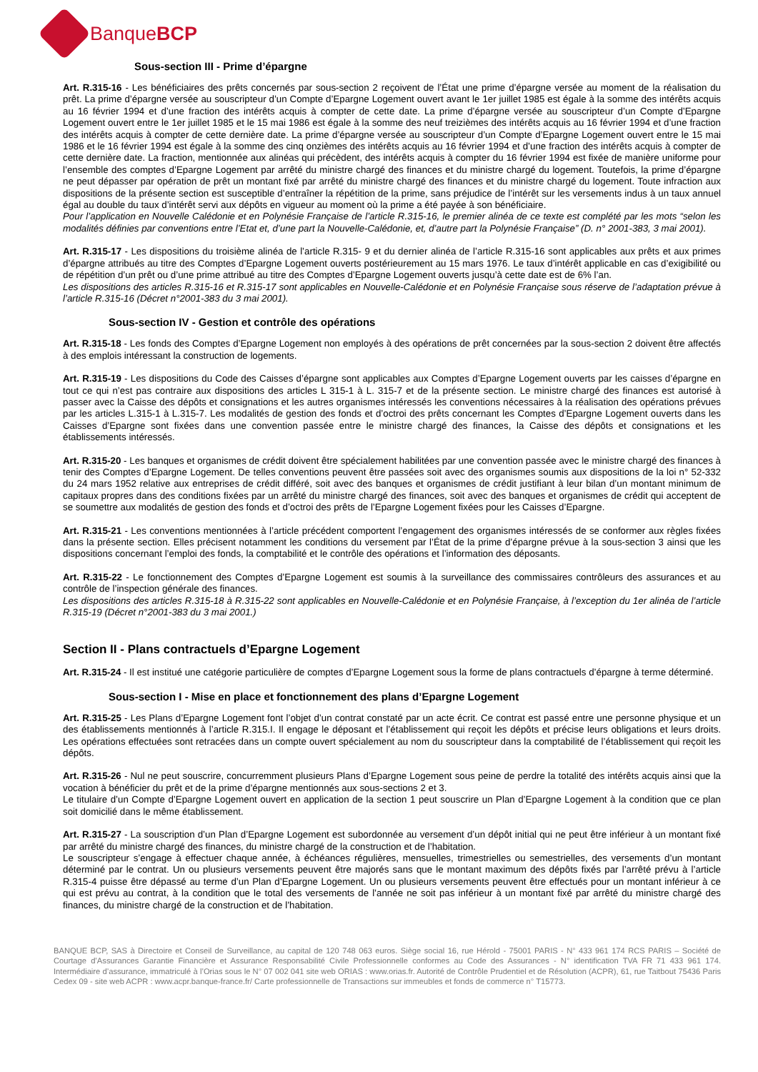BanqueBCP
Sous-section III - Prime d’épargne
Art. R.315-16 - Les bénéficiaires des prêts concernés par sous-section 2 reçoivent de l’État une prime d’épargne versée au moment de la réalisation du prêt. La prime d’épargne versée au souscripteur d’un Compte d’Epargne Logement ouvert avant le 1er juillet 1985 est égale à la somme des intérêts acquis au 16 février 1994 et d’une fraction des intérêts acquis à compter de cette date. La prime d’épargne versée au souscripteur d’un Compte d’Epargne Logement ouvert entre le 1er juillet 1985 et le 15 mai 1986 est égale à la somme des neuf treizièmes des intérêts acquis au 16 février 1994 et d’une fraction des intérêts acquis à compter de cette dernière date. La prime d’épargne versée au souscripteur d’un Compte d’Epargne Logement ouvert entre le 15 mai 1986 et le 16 février 1994 est égale à la somme des cinq onzièmes des intérêts acquis au 16 février 1994 et d’une fraction des intérêts acquis à compter de cette dernière date. La fraction, mentionnée aux alinéas qui précèdent, des intérêts acquis à compter du 16 février 1994 est fixée de manière uniforme pour l’ensemble des comptes d’Epargne Logement par arrêté du ministre chargé des finances et du ministre chargé du logement. Toutefois, la prime d’épargne ne peut dépasser par opération de prêt un montant fixé par arrêté du ministre chargé des finances et du ministre chargé du logement. Toute infraction aux dispositions de la présente section est susceptible d’entraîner la répétition de la prime, sans préjudice de l’intérêt sur les versements indus à un taux annuel égal au double du taux d’intérêt servi aux dépôts en vigueur au moment où la prime a été payée à son bénéficiaire.
Pour l’application en Nouvelle Calédonie et en Polynésie Française de l’article R.315-16, le premier alinéa de ce texte est complété par les mots “selon les modalités définies par conventions entre l’Etat et, d’une part la Nouvelle-Calédonie, et, d’autre part la Polynésie Française” (D. n° 2001-383, 3 mai 2001).
Art. R.315-17 - Les dispositions du troisième alinéa de l’article R.315- 9 et du dernier alinéa de l’article R.315-16 sont applicables aux prêts et aux primes d’épargne attribués au titre des Comptes d’Epargne Logement ouverts postérieurement au 15 mars 1976. Le taux d’intérêt applicable en cas d’exigibilité ou de répétition d’un prêt ou d’une prime attribué au titre des Comptes d’Epargne Logement ouverts jusqu’à cette date est de 6% l’an.
Les dispositions des articles R.315-16 et R.315-17 sont applicables en Nouvelle-Calédonie et en Polynésie Française sous réserve de l’adaptation prévue à l’article R.315-16 (Décret n°2001-383 du 3 mai 2001).
Sous-section IV - Gestion et contrôle des opérations
Art. R.315-18 - Les fonds des Comptes d’Epargne Logement non employés à des opérations de prêt concernées par la sous-section 2 doivent être affectés à des emplois intéressant la construction de logements.
Art. R.315-19 - Les dispositions du Code des Caisses d’épargne sont applicables aux Comptes d’Epargne Logement ouverts par les caisses d’épargne en tout ce qui n’est pas contraire aux dispositions des articles L 315-1 à L. 315-7 et de la présente section. Le ministre chargé des finances est autorisé à passer avec la Caisse des dépôts et consignations et les autres organismes intéressés les conventions nécessaires à la réalisation des opérations prévues par les articles L.315-1 à L.315-7. Les modalités de gestion des fonds et d’octroi des prêts concernant les Comptes d’Epargne Logement ouverts dans les Caisses d’Epargne sont fixées dans une convention passée entre le ministre chargé des finances, la Caisse des dépôts et consignations et les établissements intéressés.
Art. R.315-20 - Les banques et organismes de crédit doivent être spécialement habilitées par une convention passée avec le ministre chargé des finances à tenir des Comptes d’Epargne Logement. De telles conventions peuvent être passées soit avec des organismes soumis aux dispositions de la loi n° 52-332 du 24 mars 1952 relative aux entreprises de crédit différé, soit avec des banques et organismes de crédit justifiant à leur bilan d’un montant minimum de capitaux propres dans des conditions fixées par un arrêté du ministre chargé des finances, soit avec des banques et organismes de crédit qui acceptent de se soumettre aux modalités de gestion des fonds et d’octroi des prêts de l’Epargne Logement fixées pour les Caisses d’Epargne.
Art. R.315-21 - Les conventions mentionnées à l’article précédent comportent l’engagement des organismes intéressés de se conformer aux règles fixées dans la présente section. Elles précisent notamment les conditions du versement par l’État de la prime d’épargne prévue à la sous-section 3 ainsi que les dispositions concernant l’emploi des fonds, la comptabilité et le contrôle des opérations et l’information des déposants.
Art. R.315-22 - Le fonctionnement des Comptes d’Epargne Logement est soumis à la surveillance des commissaires contrôleurs des assurances et au contrôle de l’inspection générale des finances.
Les dispositions des articles R.315-18 à R.315-22 sont applicables en Nouvelle-Calédonie et en Polynésie Française, à l’exception du 1er alinéa de l’article R.315-19 (Décret n°2001-383 du 3 mai 2001.)
Section II - Plans contractuels d’Epargne Logement
Art. R.315-24 - Il est institué une catégorie particulière de comptes d’Epargne Logement sous la forme de plans contractuels d’épargne à terme déterminé.
Sous-section I - Mise en place et fonctionnement des plans d’Epargne Logement
Art. R.315-25 - Les Plans d’Epargne Logement font l’objet d’un contrat constaté par un acte écrit. Ce contrat est passé entre une personne physique et un des établissements mentionnés à l’article R.315.I. Il engage le déposant et l’établissement qui reçoit les dépôts et précise leurs obligations et leurs droits. Les opérations effectuées sont retracées dans un compte ouvert spécialement au nom du souscripteur dans la comptabilité de l’établissement qui reçoit les dépôts.
Art. R.315-26 - Nul ne peut souscrire, concurremment plusieurs Plans d’Epargne Logement sous peine de perdre la totalité des intérêts acquis ainsi que la vocation à bénéficier du prêt et de la prime d’épargne mentionnés aux sous-sections 2 et 3.
Le titulaire d’un Compte d’Epargne Logement ouvert en application de la section 1 peut souscrire un Plan d’Epargne Logement à la condition que ce plan soit domicilié dans le même établissement.
Art. R.315-27 - La souscription d’un Plan d’Epargne Logement est subordonnée au versement d’un dépôt initial qui ne peut être inférieur à un montant fixé par arrêté du ministre chargé des finances, du ministre chargé de la construction et de l’habitation.
Le souscripteur s’engage à effectuer chaque année, à échéances régulières, mensuelles, trimestrielles ou semestrielles, des versements d’un montant déterminé par le contrat. Un ou plusieurs versements peuvent être majorés sans que le montant maximum des dépôts fixés par l’arrêté prévu à l’article R.315-4 puisse être dépassé au terme d’un Plan d’Epargne Logement. Un ou plusieurs versements peuvent être effectués pour un montant inférieur à ce qui est prévu au contrat, à la condition que le total des versements de l’année ne soit pas inférieur à un montant fixé par arrêté du ministre chargé des finances, du ministre chargé de la construction et de l’habitation.
BANQUE BCP, SAS à Directoire et Conseil de Surveillance, au capital de 120 748 063 euros. Siège social 16, rue Hérold - 75001 PARIS - N° 433 961 174 RCS PARIS – Société de Courtage d’Assurances Garantie Financière et Assurance Responsabilité Civile Professionnelle conformes au Code des Assurances - N° identification TVA FR 71 433 961 174. Intermédiaire d’assurance, immatriculé à l’Orias sous le N° 07 002 041 site web ORIAS : www.orias.fr. Autorité de Contrôle Prudentiel et de Résolution (ACPR), 61, rue Taitbout 75436 Paris Cedex 09 - site web ACPR : www.acpr.banque-france.fr/ Carte professionnelle de Transactions sur immeubles et fonds de commerce n° T15773.